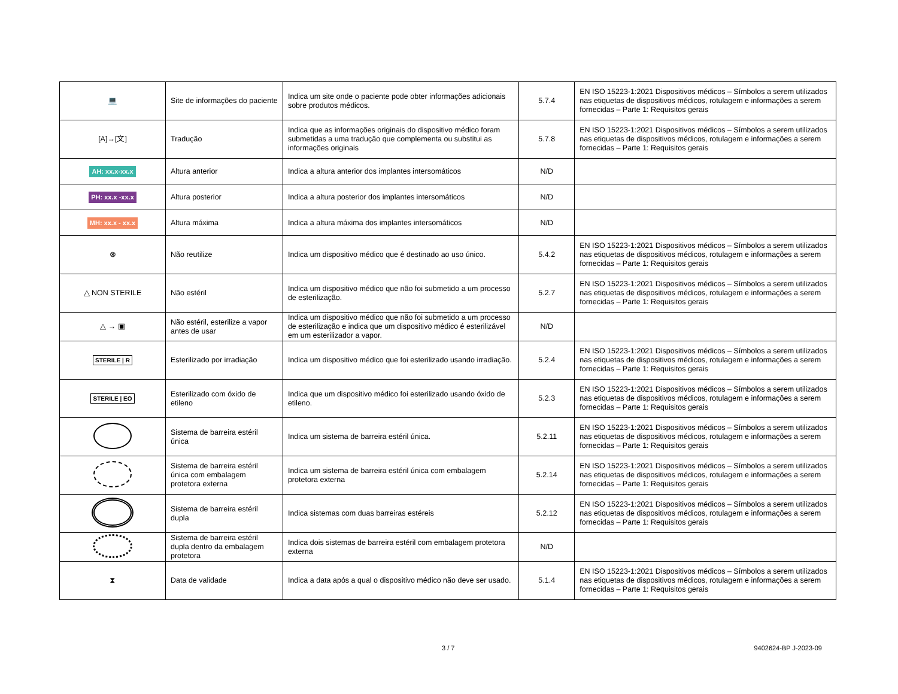| 💻 | Site de informações do paciente | Indica um site onde o paciente pode obter informações adicionais sobre produtos médicos. | 5.7.4 | EN ISO 15223-1:2021 Dispositivos médicos – Símbolos a serem utilizados nas etiquetas de dispositivos médicos, rotulagem e informações a serem fornecidas – Parte 1: Requisitos gerais |
| [A]→[文] | Tradução | Indica que as informações originais do dispositivo médico foram submetidas a uma tradução que complementa ou substitui as informações originais | 5.7.8 | EN ISO 15223-1:2021 Dispositivos médicos – Símbolos a serem utilizados nas etiquetas de dispositivos médicos, rotulagem e informações a serem fornecidas – Parte 1: Requisitos gerais |
| AH: xx.x-xx.x | Altura anterior | Indica a altura anterior dos implantes intersomáticos | N/D | |
| PH: xx.x -xx.x | Altura posterior | Indica a altura posterior dos implantes intersomáticos | N/D | |
| MH: xx.x - xx.x | Altura máxima | Indica a altura máxima dos implantes intersomáticos | N/D | |
| ⊗ | Não reutilize | Indica um dispositivo médico que é destinado ao uso único. | 5.4.2 | EN ISO 15223-1:2021 Dispositivos médicos – Símbolos a serem utilizados nas etiquetas de dispositivos médicos, rotulagem e informações a serem fornecidas – Parte 1: Requisitos gerais |
| △ NON STERILE | Não estéril | Indica um dispositivo médico que não foi submetido a um processo de esterilização. | 5.2.7 | EN ISO 15223-1:2021 Dispositivos médicos – Símbolos a serem utilizados nas etiquetas de dispositivos médicos, rotulagem e informações a serem fornecidas – Parte 1: Requisitos gerais |
| △ → ▣ | Não estéril, esterilize a vapor antes de usar | Indica um dispositivo médico que não foi submetido a um processo de esterilização e indica que um dispositivo médico é esterilizável em um esterilizador a vapor. | N/D | |
| STERILE / R | Esterilizado por irradiação | Indica um dispositivo médico que foi esterilizado usando irradiação. | 5.2.4 | EN ISO 15223-1:2021 Dispositivos médicos – Símbolos a serem utilizados nas etiquetas de dispositivos médicos, rotulagem e informações a serem fornecidas – Parte 1: Requisitos gerais |
| STERILE / EO | Esterilizado com óxido de etileno | Indica que um dispositivo médico foi esterilizado usando óxido de etileno. | 5.2.3 | EN ISO 15223-1:2021 Dispositivos médicos – Símbolos a serem utilizados nas etiquetas de dispositivos médicos, rotulagem e informações a serem fornecidas – Parte 1: Requisitos gerais |
| | Sistema de barreira estéril única | Indica um sistema de barreira estéril única. | 5.2.11 | EN ISO 15223-1:2021 Dispositivos médicos – Símbolos a serem utilizados nas etiquetas de dispositivos médicos, rotulagem e informações a serem fornecidas – Parte 1: Requisitos gerais |
| | Sistema de barreira estéril única com embalagem protetora externa | Indica um sistema de barreira estéril única com embalagem protetora externa | 5.2.14 | EN ISO 15223-1:2021 Dispositivos médicos – Símbolos a serem utilizados nas etiquetas de dispositivos médicos, rotulagem e informações a serem fornecidas – Parte 1: Requisitos gerais |
| | Sistema de barreira estéril dupla | Indica sistemas com duas barreiras estéreis | 5.2.12 | EN ISO 15223-1:2021 Dispositivos médicos – Símbolos a serem utilizados nas etiquetas de dispositivos médicos, rotulagem e informações a serem fornecidas – Parte 1: Requisitos gerais |
| | Sistema de barreira estéril dupla dentro da embalagem protetora | Indica dois sistemas de barreira estéril com embalagem protetora externa | N/D | |
| ⧗ | Data de validade | Indica a data após a qual o dispositivo médico não deve ser usado. | 5.1.4 | EN ISO 15223-1:2021 Dispositivos médicos – Símbolos a serem utilizados nas etiquetas de dispositivos médicos, rotulagem e informações a serem fornecidas – Parte 1: Requisitos gerais |
3 / 7 9402624-BP J-2023-09